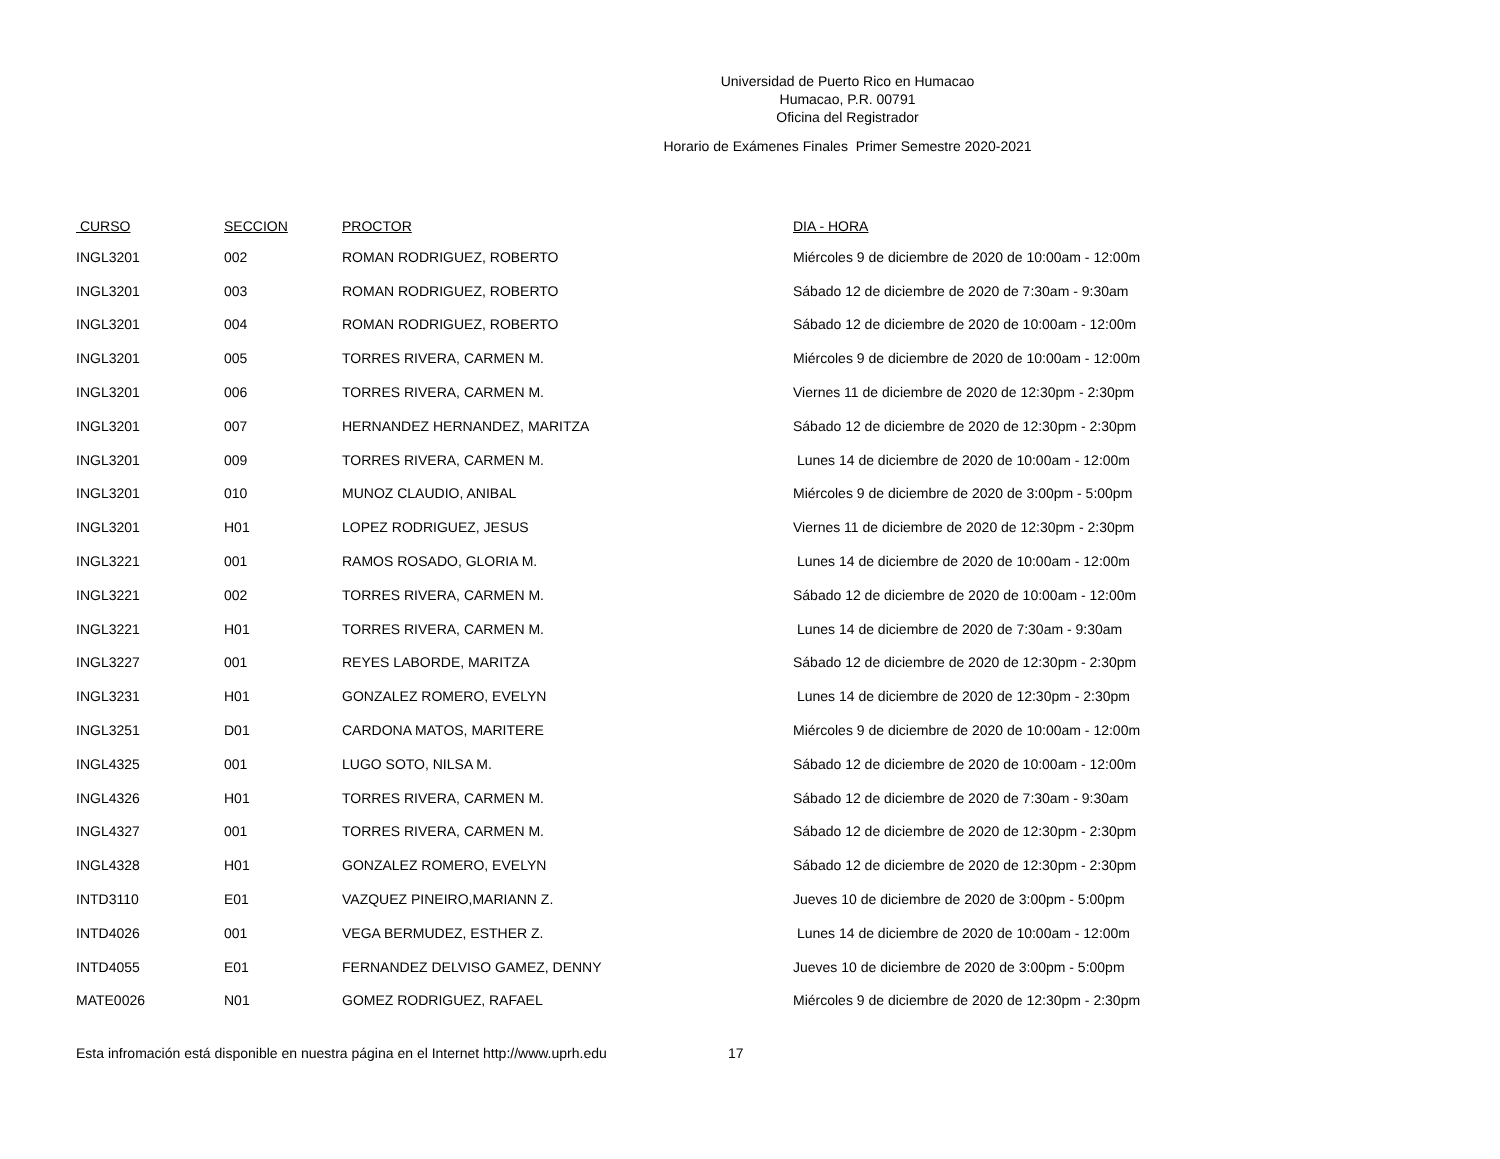Universidad de Puerto Rico en Humacao
Humacao, P.R. 00791
Oficina del Registrador
Horario de Exámenes Finales Primer Semestre 2020-2021
| CURSO | SECCION | PROCTOR | DIA - HORA |
| --- | --- | --- | --- |
| INGL3201 | 002 | ROMAN RODRIGUEZ, ROBERTO | Miércoles 9 de diciembre de 2020 de 10:00am - 12:00m |
| INGL3201 | 003 | ROMAN RODRIGUEZ, ROBERTO | Sábado 12 de diciembre de 2020 de 7:30am - 9:30am |
| INGL3201 | 004 | ROMAN RODRIGUEZ, ROBERTO | Sábado 12 de diciembre de 2020 de 10:00am - 12:00m |
| INGL3201 | 005 | TORRES RIVERA, CARMEN M. | Miércoles 9 de diciembre de 2020 de 10:00am - 12:00m |
| INGL3201 | 006 | TORRES RIVERA, CARMEN M. | Viernes 11 de diciembre de 2020 de 12:30pm - 2:30pm |
| INGL3201 | 007 | HERNANDEZ HERNANDEZ, MARITZA | Sábado 12 de diciembre de 2020 de 12:30pm - 2:30pm |
| INGL3201 | 009 | TORRES RIVERA, CARMEN M. | Lunes 14 de diciembre de 2020 de 10:00am - 12:00m |
| INGL3201 | 010 | MUNOZ CLAUDIO, ANIBAL | Miércoles 9 de diciembre de 2020 de 3:00pm - 5:00pm |
| INGL3201 | H01 | LOPEZ RODRIGUEZ, JESUS | Viernes 11 de diciembre de 2020 de 12:30pm - 2:30pm |
| INGL3221 | 001 | RAMOS ROSADO, GLORIA M. | Lunes 14 de diciembre de 2020 de 10:00am - 12:00m |
| INGL3221 | 002 | TORRES RIVERA, CARMEN M. | Sábado 12 de diciembre de 2020 de 10:00am - 12:00m |
| INGL3221 | H01 | TORRES RIVERA, CARMEN M. | Lunes 14 de diciembre de 2020 de 7:30am - 9:30am |
| INGL3227 | 001 | REYES LABORDE, MARITZA | Sábado 12 de diciembre de 2020 de 12:30pm - 2:30pm |
| INGL3231 | H01 | GONZALEZ ROMERO, EVELYN | Lunes 14 de diciembre de 2020 de 12:30pm - 2:30pm |
| INGL3251 | D01 | CARDONA MATOS, MARITERE | Miércoles 9 de diciembre de 2020 de 10:00am - 12:00m |
| INGL4325 | 001 | LUGO SOTO, NILSA M. | Sábado 12 de diciembre de 2020 de 10:00am - 12:00m |
| INGL4326 | H01 | TORRES RIVERA, CARMEN M. | Sábado 12 de diciembre de 2020 de 7:30am - 9:30am |
| INGL4327 | 001 | TORRES RIVERA, CARMEN M. | Sábado 12 de diciembre de 2020 de 12:30pm - 2:30pm |
| INGL4328 | H01 | GONZALEZ ROMERO, EVELYN | Sábado 12 de diciembre de 2020 de 12:30pm - 2:30pm |
| INTD3110 | E01 | VAZQUEZ PINEIRO,MARIANN Z. | Jueves 10 de diciembre de 2020 de 3:00pm - 5:00pm |
| INTD4026 | 001 | VEGA BERMUDEZ, ESTHER Z. | Lunes 14 de diciembre de 2020 de 10:00am - 12:00m |
| INTD4055 | E01 | FERNANDEZ DELVISO GAMEZ, DENNY | Jueves 10 de diciembre de 2020 de 3:00pm - 5:00pm |
| MATE0026 | N01 | GOMEZ RODRIGUEZ, RAFAEL | Miércoles 9 de diciembre de 2020 de 12:30pm - 2:30pm |
Esta infromación está disponible en nuestra página en el Internet http://www.uprh.edu 17